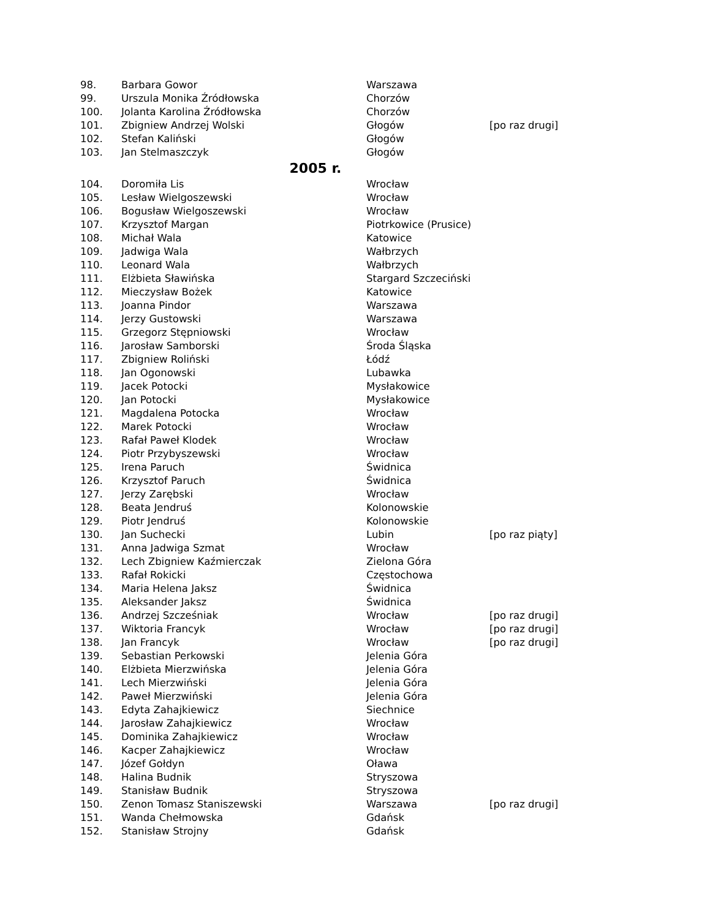| 98. | Barbara Gowor | Warszawa | |
| 99. | Urszula Monika Źródłowska | Chorzów | |
| 100. | Jolanta Karolina Źródłowska | Chorzów | |
| 101. | Zbigniew Andrzej Wolski | Głogów | [po raz drugi] |
| 102. | Stefan Kaliński | Głogów | |
| 103. | Jan Stelmaszczyk | Głogów | |
| 2005 r. | | | |
| 104. | Doromiła Lis | Wrocław | |
| 105. | Lesław Wielgoszewski | Wrocław | |
| 106. | Bogusław Wielgoszewski | Wrocław | |
| 107. | Krzysztof Margan | Piotrkowice (Prusice) | |
| 108. | Michał Wala | Katowice | |
| 109. | Jadwiga Wala | Wałbrzych | |
| 110. | Leonard Wala | Wałbrzych | |
| 111. | Elżbieta Sławińska | Stargard Szczeciński | |
| 112. | Mieczysław Bożek | Katowice | |
| 113. | Joanna Pindor | Warszawa | |
| 114. | Jerzy Gustowski | Warszawa | |
| 115. | Grzegorz Stępniowski | Wrocław | |
| 116. | Jarosław Samborski | Środa Śląska | |
| 117. | Zbigniew Roliński | Łódź | |
| 118. | Jan Ogonowski | Lubawka | |
| 119. | Jacek Potocki | Mysłakowice | |
| 120. | Jan Potocki | Mysłakowice | |
| 121. | Magdalena Potocka | Wrocław | |
| 122. | Marek Potocki | Wrocław | |
| 123. | Rafał Paweł Klodek | Wrocław | |
| 124. | Piotr Przybyszewski | Wrocław | |
| 125. | Irena Paruch | Świdnica | |
| 126. | Krzysztof Paruch | Świdnica | |
| 127. | Jerzy Zarębski | Wrocław | |
| 128. | Beata Jendruś | Kolonowskie | |
| 129. | Piotr Jendruś | Kolonowskie | |
| 130. | Jan Suchecki | Lubin | [po raz piąty] |
| 131. | Anna Jadwiga Szmat | Wrocław | |
| 132. | Lech Zbigniew Kaźmierczak | Zielona Góra | |
| 133. | Rafał Rokicki | Częstochowa | |
| 134. | Maria Helena Jaksz | Świdnica | |
| 135. | Aleksander Jaksz | Świdnica | |
| 136. | Andrzej Szcześniak | Wrocław | [po raz drugi] |
| 137. | Wiktoria Francyk | Wrocław | [po raz drugi] |
| 138. | Jan Francyk | Wrocław | [po raz drugi] |
| 139. | Sebastian Perkowski | Jelenia Góra | |
| 140. | Elżbieta Mierzwińska | Jelenia Góra | |
| 141. | Lech Mierzwiński | Jelenia Góra | |
| 142. | Paweł Mierzwiński | Jelenia Góra | |
| 143. | Edyta Zahajkiewicz | Siechnice | |
| 144. | Jarosław Zahajkiewicz | Wrocław | |
| 145. | Dominika Zahajkiewicz | Wrocław | |
| 146. | Kacper Zahajkiewicz | Wrocław | |
| 147. | Józef Gołdyn | Oława | |
| 148. | Halina Budnik | Stryszowa | |
| 149. | Stanisław Budnik | Stryszowa | |
| 150. | Zenon Tomasz Staniszewski | Warszawa | [po raz drugi] |
| 151. | Wanda Chełmowska | Gdańsk | |
| 152. | Stanisław Strojny | Gdańsk | |